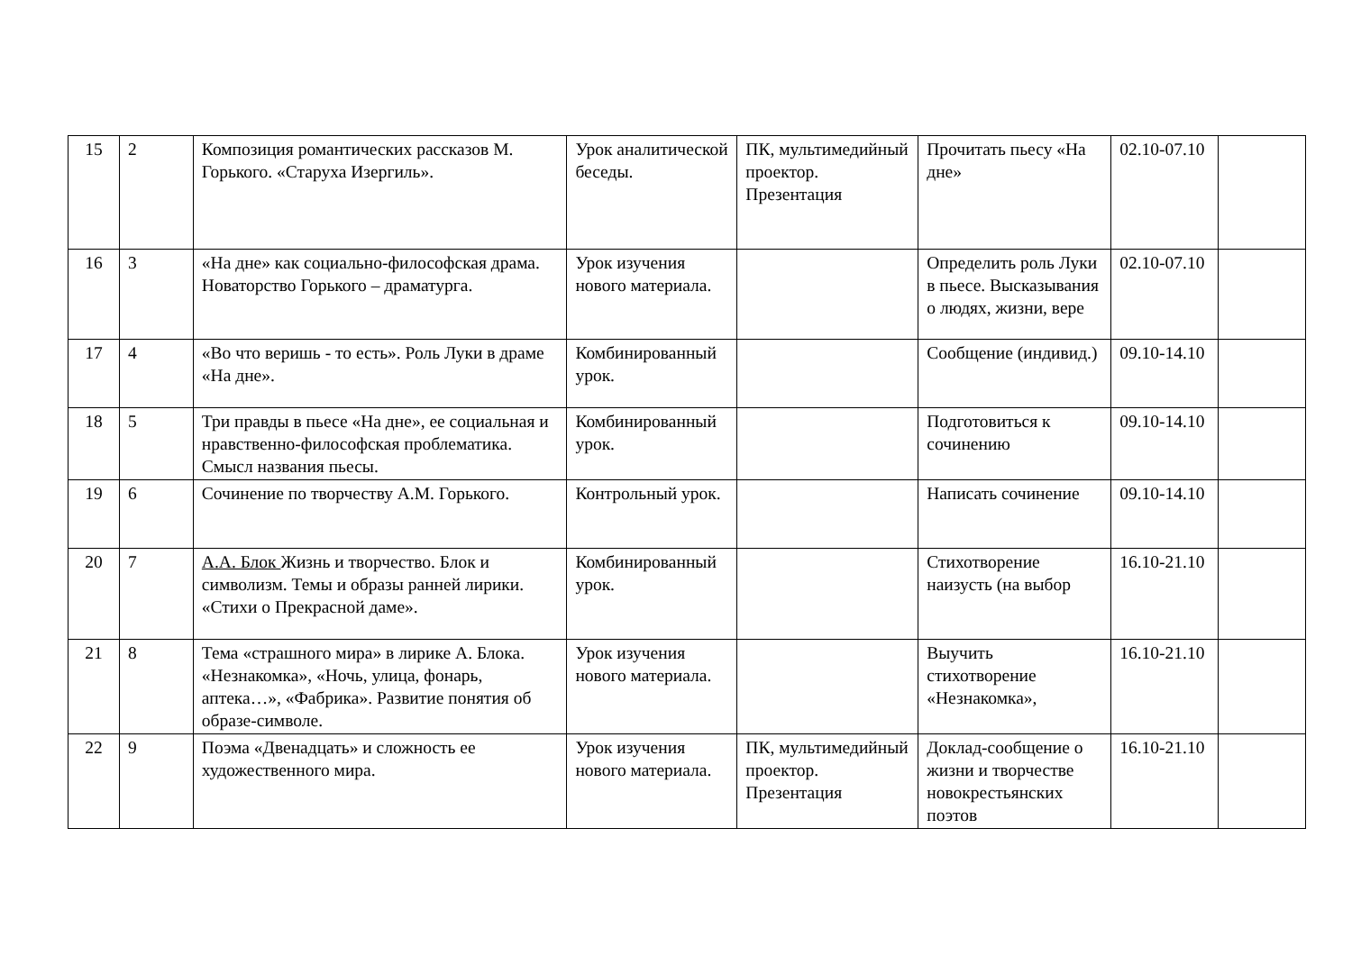| 15 | 2 | Композиция романтических рассказов М. Горького. «Старуха Изергиль». | Урок аналитической беседы. | ПК, мультимедийный проектор. Презентация | Прочитать пьесу «На дне» | 02.10-07.10 | |
| 16 | 3 | «На дне» как социально-философская драма. Новаторство Горького – драматурга. | Урок изучения нового материала. | | Определить роль Луки в пьесе. Высказывания о людях, жизни, вере | 02.10-07.10 | |
| 17 | 4 | «Во что веришь - то есть». Роль Луки в драме «На дне». | Комбинированный урок. | | Сообщение (индивид.) | 09.10-14.10 | |
| 18 | 5 | Три правды в пьесе «На дне», ее социальная и нравственно-философская проблематика. Смысл названия пьесы. | Комбинированный урок. | | Подготовиться к сочинению | 09.10-14.10 | |
| 19 | 6 | Сочинение по творчеству А.М. Горького. | Контрольный урок. | | Написать сочинение | 09.10-14.10 | |
| 20 | 7 | А.А. Блок Жизнь и творчество. Блок и символизм. Темы и образы ранней лирики. «Стихи о Прекрасной даме». | Комбинированный урок. | | Стихотворение наизусть (на выбор | 16.10-21.10 | |
| 21 | 8 | Тема «страшного мира» в лирике А. Блока. «Незнакомка», «Ночь, улица, фонарь, аптека…», «Фабрика». Развитие понятия об образе-символе. | Урок изучения нового материала. | | Выучить стихотворение «Незнакомка», | 16.10-21.10 | |
| 22 | 9 | Поэма «Двенадцать» и сложность ее художественного мира. | Урок изучения нового материала. | ПК, мультимедийный проектор. Презентация | Доклад-сообщение о жизни и творчестве новокрестьянских поэтов | 16.10-21.10 | |